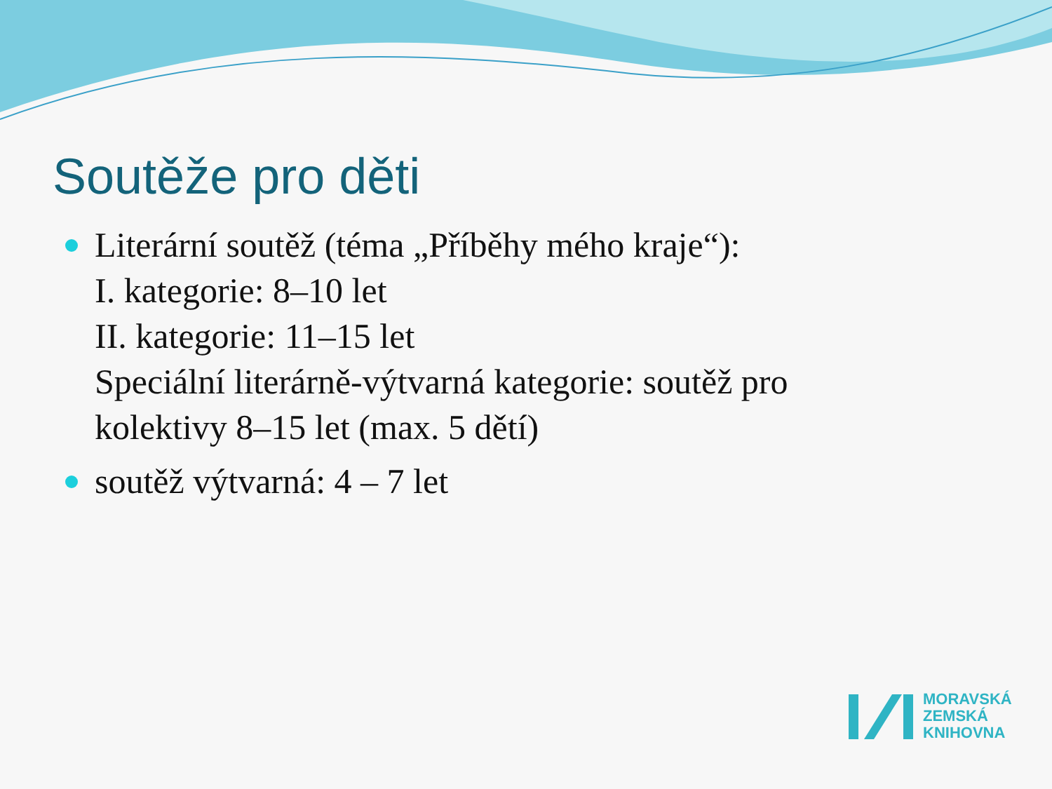Soutěže pro děti
Literární soutěž (téma „Příběhy mého kraje“):
I. kategorie: 8–10 let
II. kategorie: 11–15 let
Speciální literárně-výtvarná kategorie: soutěž pro kolektivy 8–15 let (max. 5 dětí)
soutěž výtvarná: 4 – 7 let
MORAVSKÁ
ZEMSKÁ
KNIHOVNA